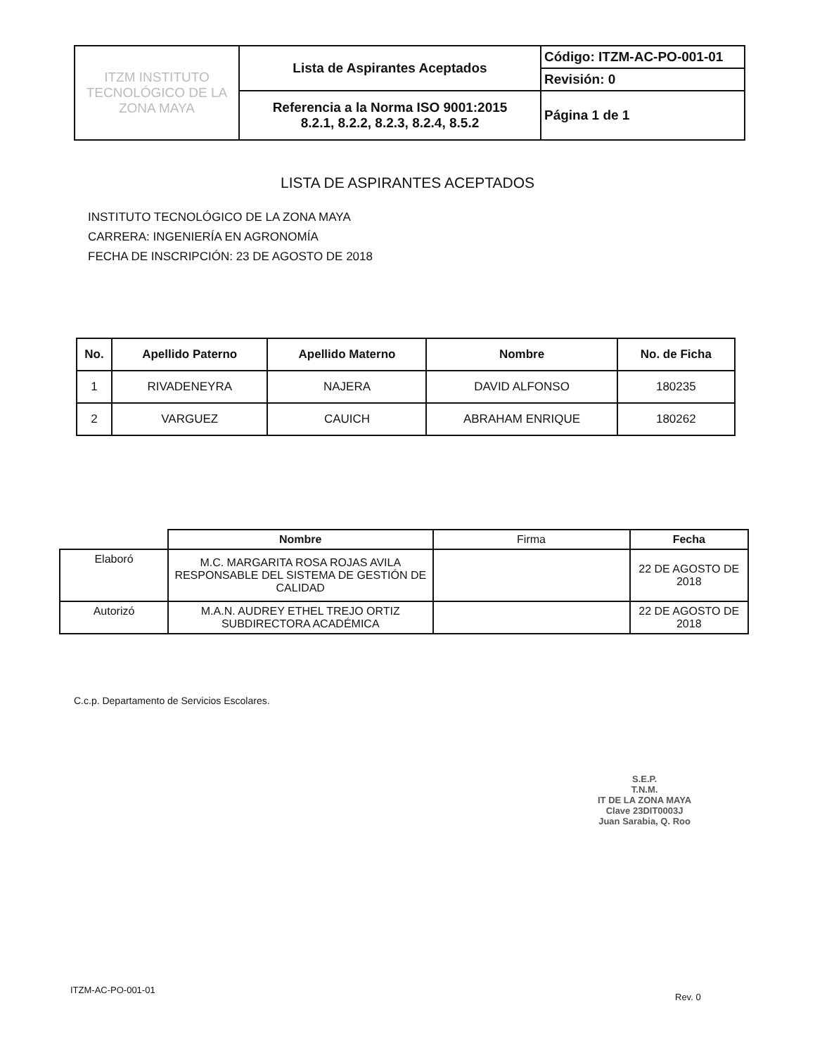| ITZM INSTITUTO TECNOLÓGICO DE LA ZONA MAYA | Lista de Aspirantes Aceptados | Código: ITZM-AC-PO-001-01 |
| | | Revisión: 0 |
| | Referencia a la Norma ISO 9001:2015 8.2.1, 8.2.2, 8.2.3, 8.2.4, 8.5.2 | Página 1 de 1 |
LISTA DE ASPIRANTES ACEPTADOS
INSTITUTO TECNOLÓGICO DE LA ZONA MAYA
CARRERA: INGENIERÍA EN AGRONOMÍA
FECHA DE INSCRIPCIÓN: 23 DE AGOSTO DE 2018
| No. | Apellido Paterno | Apellido Materno | Nombre | No. de Ficha |
| --- | --- | --- | --- | --- |
| 1 | RIVADENEYRA | NAJERA | DAVID ALFONSO | 180235 |
| 2 | VARGUEZ | CAUICH | ABRAHAM ENRIQUE | 180262 |
| | Nombre | Firma | Fecha |
| --- | --- | --- | --- |
| Elaboró | M.C. MARGARITA ROSA ROJAS AVILA RESPONSABLE DEL SISTEMA DE GESTIÓN DE CALIDAD | | 22 DE AGOSTO DE 2018 |
| Autorizó | M.A.N. AUDREY ETHEL TREJO ORTIZ SUBDIRECTORA ACADÉMICA | | 22 DE AGOSTO DE 2018 |
C.c.p. Departamento de Servicios Escolares.
S.E.P.
T.N.M.
IT DE LA ZONA MAYA
Clave 23DIT0003J
Juan Sarabia, Q. Roo
ITZM-AC-PO-001-01
Rev. 0